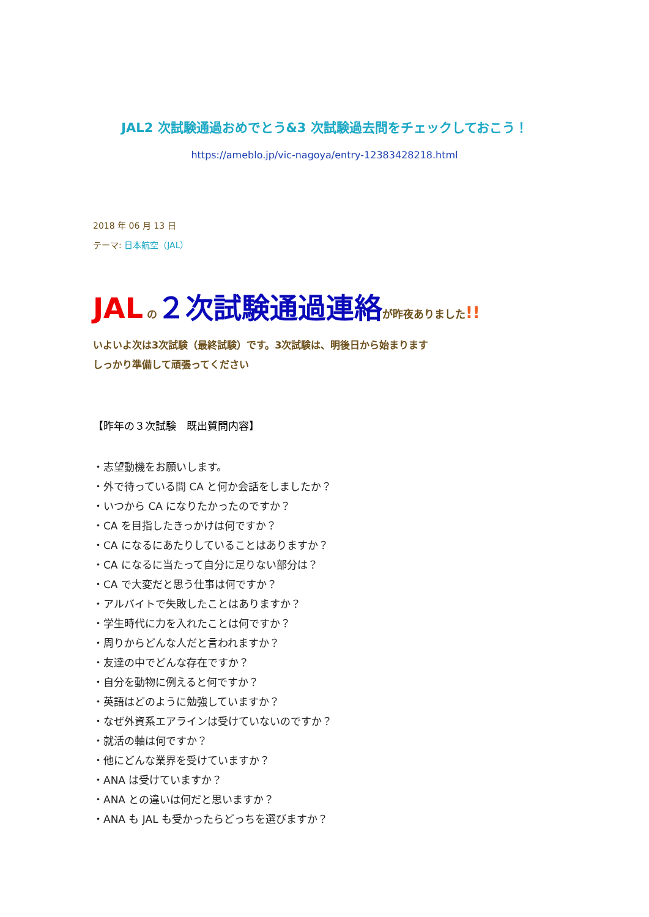JAL2 次試験通過おめでとう&3 次試験過去問をチェックしておこう！
https://ameblo.jp/vic-nagoya/entry-12383428218.html
2018 年 06 月 13 日
テーマ: 日本航空（JAL）
JAL の２次試験通過連絡が昨夜ありました!!
いよいよ次は3次試験（最終試験）です。3次試験は、明後日から始まります
しっかり準備して頑張ってください
【昨年の３次試験　既出質問内容】
・志望動機をお願いします。
・外で待っている間 CA と何か会話をしましたか？
・いつから CA になりたかったのですか？
・CA を目指したきっかけは何ですか？
・CA になるにあたりしていることはありますか？
・CA になるに当たって自分に足りない部分は？
・CA で大変だと思う仕事は何ですか？
・アルバイトで失敗したことはありますか？
・学生時代に力を入れたことは何ですか？
・周りからどんな人だと言われますか？
・友達の中でどんな存在ですか？
・自分を動物に例えると何ですか？
・英語はどのように勉強していますか？
・なぜ外資系エアラインは受けていないのですか？
・就活の軸は何ですか？
・他にどんな業界を受けていますか？
・ANA は受けていますか？
・ANA との違いは何だと思いますか？
・ANA も JAL も受かったらどっちを選びますか？